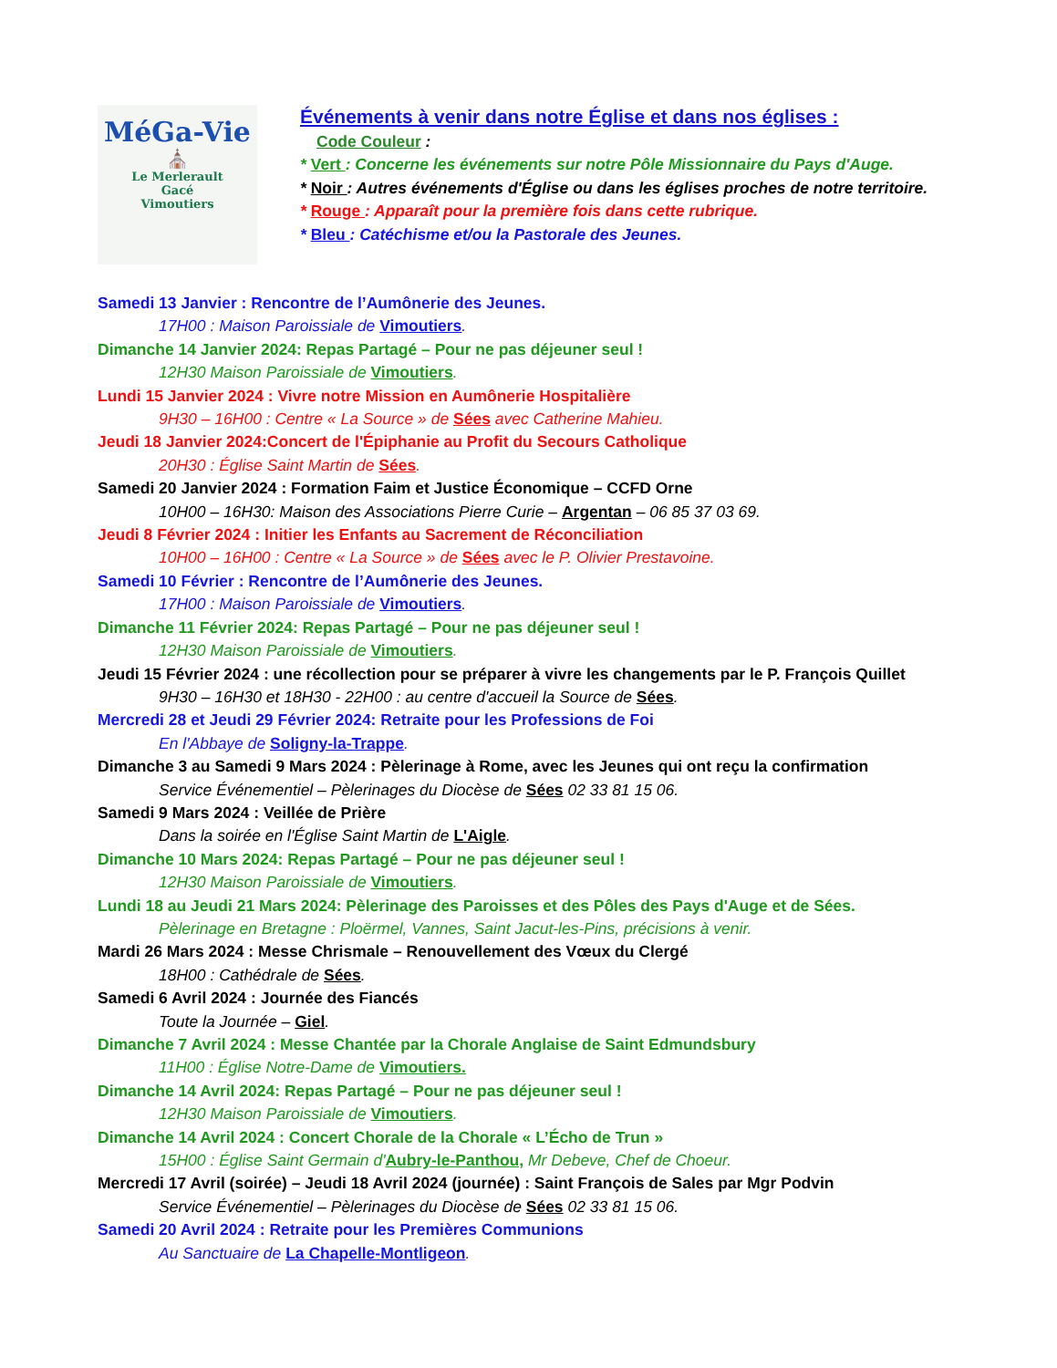MéGa-Vie
⛪
Le Merlerault
Gacé
Vimoutiers
Événements à venir dans notre Église et dans nos églises :
Code Couleur :
* Vert : Concerne les événements sur notre Pôle Missionnaire du Pays d'Auge.
* Noir : Autres événements d'Église ou dans les églises proches de notre territoire.
* Rouge : Apparaît pour la première fois dans cette rubrique.
* Bleu : Catéchisme et/ou la Pastorale des Jeunes.
Samedi 13 Janvier : Rencontre de l’Aumônerie des Jeunes.
17H00 : Maison Paroissiale de Vimoutiers.
Dimanche 14 Janvier 2024: Repas Partagé – Pour ne pas déjeuner seul !
12H30 Maison Paroissiale de Vimoutiers.
Lundi 15 Janvier 2024 : Vivre notre Mission en Aumônerie Hospitalière
9H30 – 16H00 : Centre « La Source » de Sées avec Catherine Mahieu.
Jeudi 18 Janvier 2024:Concert de l'Épiphanie au Profit du Secours Catholique
20H30 : Église Saint Martin de Sées.
Samedi 20 Janvier 2024 : Formation Faim et Justice Économique – CCFD Orne
10H00 – 16H30: Maison des Associations Pierre Curie – Argentan – 06 85 37 03 69.
Jeudi 8 Février 2024 : Initier les Enfants au Sacrement de Réconciliation
10H00 – 16H00 : Centre « La Source » de Sées avec le P. Olivier Prestavoine.
Samedi 10 Février : Rencontre de l’Aumônerie des Jeunes.
17H00 : Maison Paroissiale de Vimoutiers.
Dimanche 11 Février 2024: Repas Partagé – Pour ne pas déjeuner seul !
12H30 Maison Paroissiale de Vimoutiers.
Jeudi 15 Février 2024 : une récollection pour se préparer à vivre les changements par le P. François Quillet
9H30 – 16H30 et 18H30 - 22H00 : au centre d'accueil la Source de Sées.
Mercredi 28 et Jeudi 29 Février 2024: Retraite pour les Professions de Foi
En l'Abbaye de Soligny-la-Trappe.
Dimanche 3 au Samedi 9 Mars 2024 : Pèlerinage à Rome, avec les Jeunes qui ont reçu la confirmation
Service Événementiel – Pèlerinages du Diocèse de Sées 02 33 81 15 06.
Samedi 9 Mars 2024 : Veillée de Prière
Dans la soirée en l'Église Saint Martin de L'Aigle.
Dimanche 10 Mars 2024: Repas Partagé – Pour ne pas déjeuner seul !
12H30 Maison Paroissiale de Vimoutiers.
Lundi 18 au Jeudi 21 Mars 2024: Pèlerinage des Paroisses et des Pôles des Pays d'Auge et de Sées.
Pèlerinage en Bretagne : Ploërmel, Vannes, Saint Jacut-les-Pins, précisions à venir.
Mardi 26 Mars 2024 : Messe Chrismale – Renouvellement des Vœux du Clergé
18H00 : Cathédrale de Sées.
Samedi 6 Avril 2024 : Journée des Fiancés
Toute la Journée – Giel.
Dimanche 7 Avril 2024 : Messe Chantée par la Chorale Anglaise de Saint Edmundsbury
11H00 : Église Notre-Dame de Vimoutiers.
Dimanche 14 Avril 2024: Repas Partagé – Pour ne pas déjeuner seul !
12H30 Maison Paroissiale de Vimoutiers.
Dimanche 14 Avril 2024 : Concert Chorale de la Chorale « L’Écho de Trun »
15H00 : Église Saint Germain d'Aubry-le-Panthou, Mr Debeve, Chef de Choeur.
Mercredi 17 Avril (soirée) – Jeudi 18 Avril 2024 (journée) : Saint François de Sales par Mgr Podvin
Service Événementiel – Pèlerinages du Diocèse de Sées 02 33 81 15 06.
Samedi 20 Avril 2024 : Retraite pour les Premières Communions
Au Sanctuaire de La Chapelle-Montligeon.